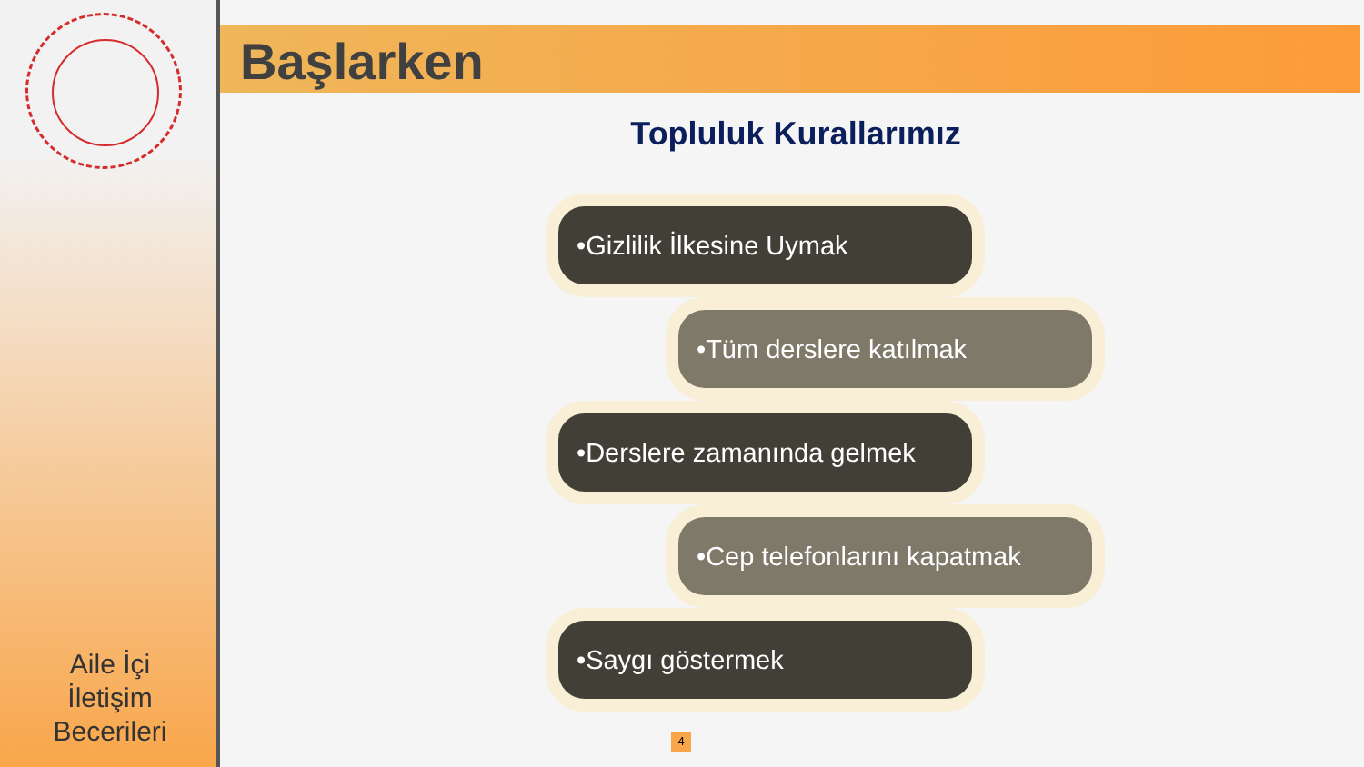Aile İçi
İletişim
Becerileri
Başlarken
Topluluk Kurallarımız
•Gizlilik İlkesine Uymak
•Tüm derslere katılmak
•Derslere zamanında gelmek
•Cep telefonlarını kapatmak
•Saygı göstermek
4